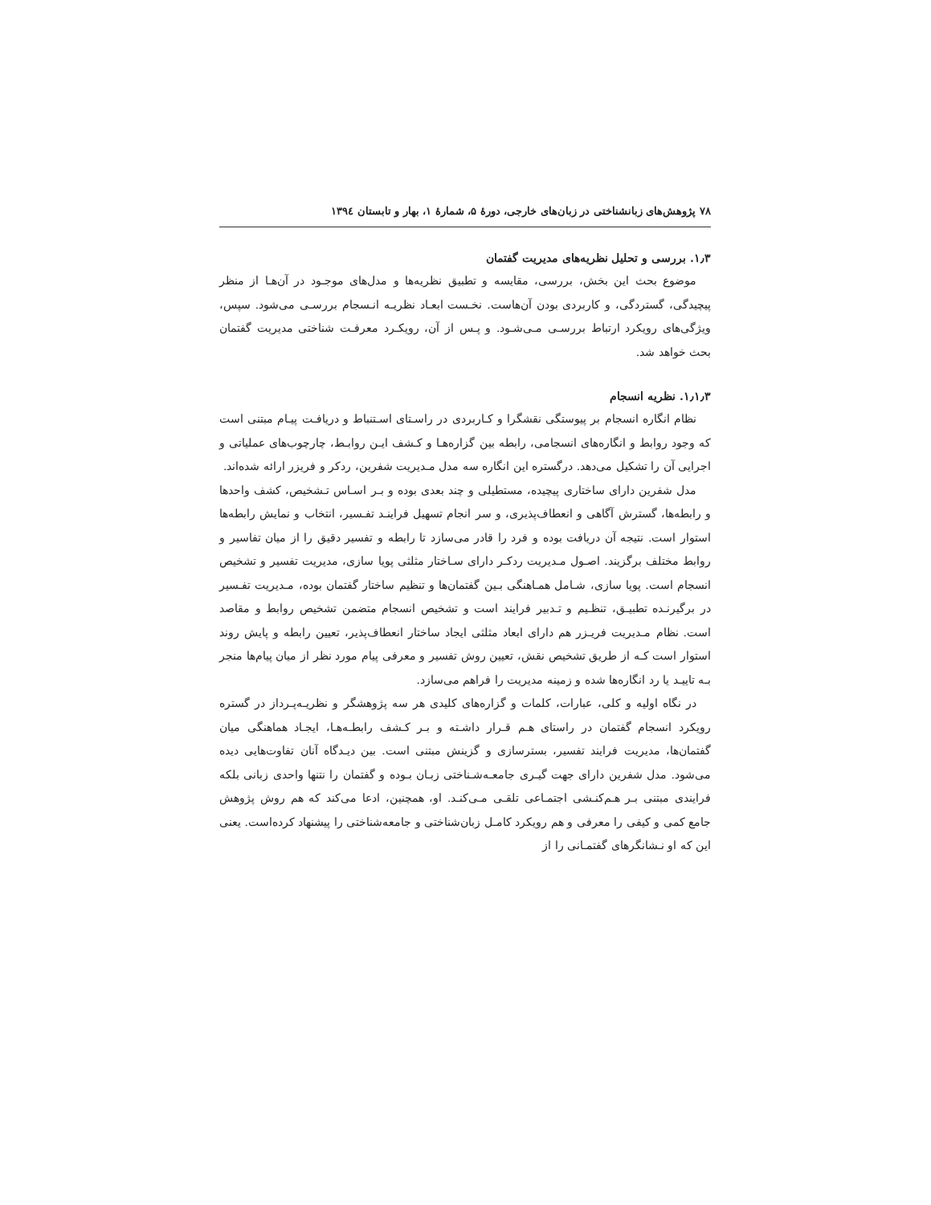۷۸ پژوهش‌های زبانشناختی در زبان‌های خارجی، دورهٔ ۵، شمارهٔ ۱، بهار و تابستان ۱۳۹٤
۱٫۳. بررسی و تحلیل نظریه‌های مدیریت گفتمان
موضوع بحث این بخش، بررسی، مقایسه و تطبیق نظریه‌ها و مدل‌های موجـود در آن‌هـا از منظر پیچیدگی، گستردگی، و کاربردی بودن آن‌هاست. نخـست ابعـاد نظریـه انـسجام بررسـی می‌شود. سپس، ویژگی‌های رویکرد ارتباط بررسـی مـی‌شـود. و پـس از آن، رویکـرد معرفـت شناختی مدیریت گفتمان بحث خواهد شد.
۱٫۱٫۳. نظریه انسجام
نظام انگاره انسجام بر پیوستگی نقشگرا و کـاربردی در راسـتای اسـتنباط و دریافـت پیـام مبتنی است که وجود روابط و انگاره‌های انسجامی، رابطه بین گزاره‌هـا و کـشف ایـن روابـط، چارچوب‌های عملیاتی و اجرایی آن را تشکیل می‌دهد. درگستره این انگاره سه مدل مـدیریت شفرین، ردکر و فریزر ارائه شده‌اند.
مدل شفرین دارای ساختاری پیچیده، مستطیلی و چند بعدی بوده و بـر اسـاس تـشخیص، کشف واحدها و رابطه‌ها، گسترش آگاهی و انعطاف‌پذیری، و سر انجام تسهیل فراینـد تفـسیر، انتخاب و نمایش رابطه‌ها استوار است. نتیجه آن دریافت بوده و فرد را قادر می‌سازد تا رابطه و تفسیر دقیق را از میان تفاسیر و روابط مختلف برگزیند. اصـول مـدیریت ردکـر دارای سـاختار مثلثی پویا سازی، مدیریت تفسیر و تشخیص انسجام است. پویا سازی، شـامل همـاهنگی بـین گفتمان‌ها و تنظیم ساختار گفتمان بوده، مـدیریت تفـسیر در برگیرنـده تطبیـق، تنظـیم و تـدبیر فرایند است و تشخیص انسجام متضمن تشخیص روابط و مقاصد است. نظام مـدیریت فریـزر هم دارای ابعاد مثلثی ایجاد ساختار انعطاف‌پذیر، تعیین رابطه و پایش روند استوار است کـه از طریق تشخیص نقش، تعیین روش تفسیر و معرفی پیام مورد نظر از میان پیام‌ها منجر بـه تاییـد یا رد انگاره‌ها شده و زمینه مدیریت را فراهم می‌سازد.
در نگاه اولیه و کلی، عبارات، کلمات و گزاره‌های کلیدی هر سه پژوهشگر و نظریـه‌پـرداز در گستره رویکرد انسجام گفتمان در راستای هـم قـرار داشـته و بـر کـشف رابطـه‌هـا، ایجـاد هماهنگی میان گفتمان‌ها، مدیریت فرایند تفسیر، بسترسازی و گزینش مبتنی است. بین دیـدگاه آنان تفاوت‌هایی دیده می‌شود. مدل شفرین دارای جهت گیـری جامعـه‌شـناختی زبـان بـوده و گفتمان را نتنها واحدی زبانی بلکه فرایندی مبتنی بـر هـم‌کنـشی اجتمـاعی تلقـی مـی‌کنـد. او، همچنین، ادعا می‌کند که هم روش پژوهش جامع کمی و کیفی را معرفی و هم رویکرد کامـل زبان‌شناختی و جامعه‌شناختی را پیشنهاد کرده‌است. یعنی این که او نـشانگرهای گفتمـانی را از